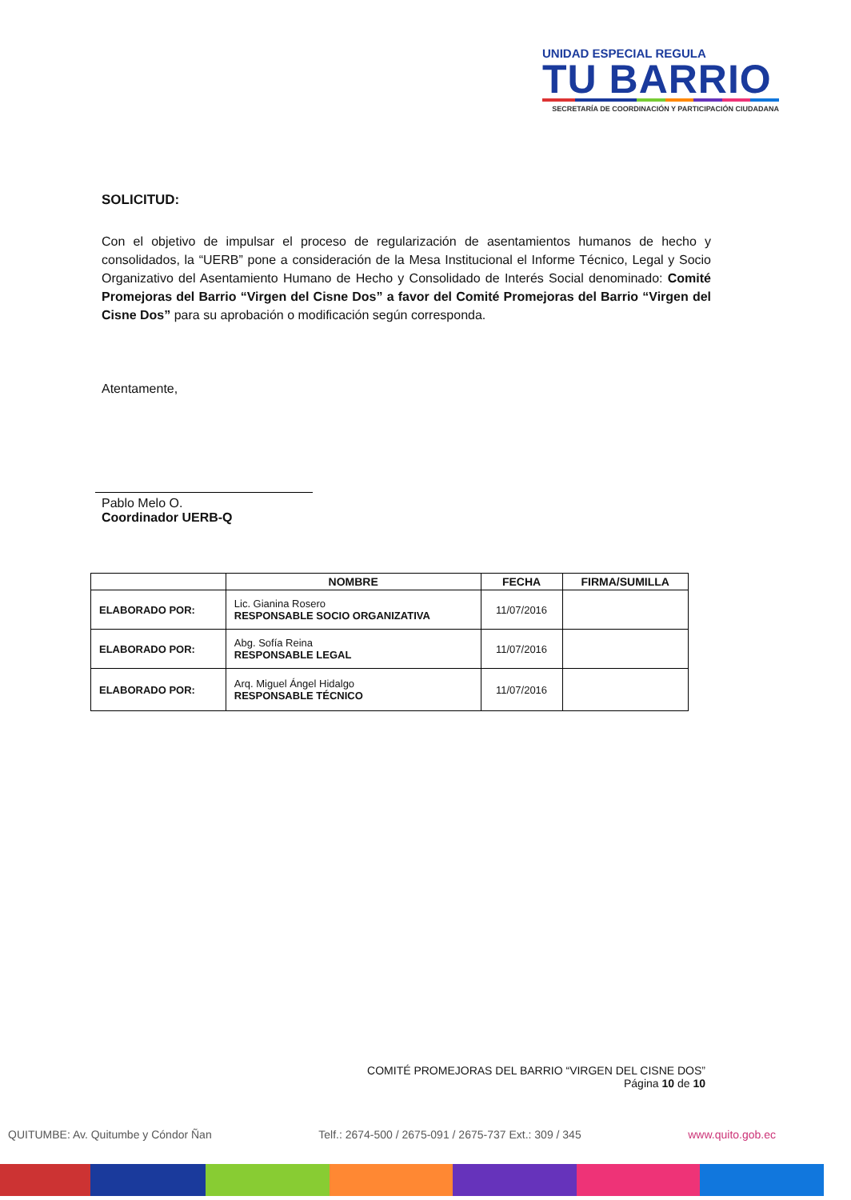UNIDAD ESPECIAL REGULA
TU BARRIO
SECRETARÍA DE COORDINACIÓN Y PARTICIPACIÓN CIUDADANA
SOLICITUD:
Con el objetivo de impulsar el proceso de regularización de asentamientos humanos de hecho y consolidados, la “UERB” pone a consideración de la Mesa Institucional el Informe Técnico, Legal y Socio Organizativo del Asentamiento Humano de Hecho y Consolidado de Interés Social denominado: Comité Promejoras del Barrio “Virgen del Cisne Dos” a favor del Comité Promejoras del Barrio “Virgen del Cisne Dos” para su aprobación o modificación según corresponda.
Atentamente,
Pablo Melo O.
Coordinador UERB-Q
| | NOMBRE | FECHA | FIRMA/SUMILLA |
| --- | --- | --- | --- |
| ELABORADO POR: | Lic. Gianina Rosero RESPONSABLE SOCIO ORGANIZATIVA | 11/07/2016 | |
| ELABORADO POR: | Abg. Sofía Reina RESPONSABLE LEGAL | 11/07/2016 | |
| ELABORADO POR: | Arq. Miguel Ángel Hidalgo RESPONSABLE TÉCNICO | 11/07/2016 | |
COMITÉ PROMEJORAS DEL BARRIO “VIRGEN DEL CISNE DOS”
Página 10 de 10
QUITUMBE: Av. Quitumbe y Cóndor Ñan Telf.: 2674-500 / 2675-091 / 2675-737 Ext.: 309 / 345 www.quito.gob.ec